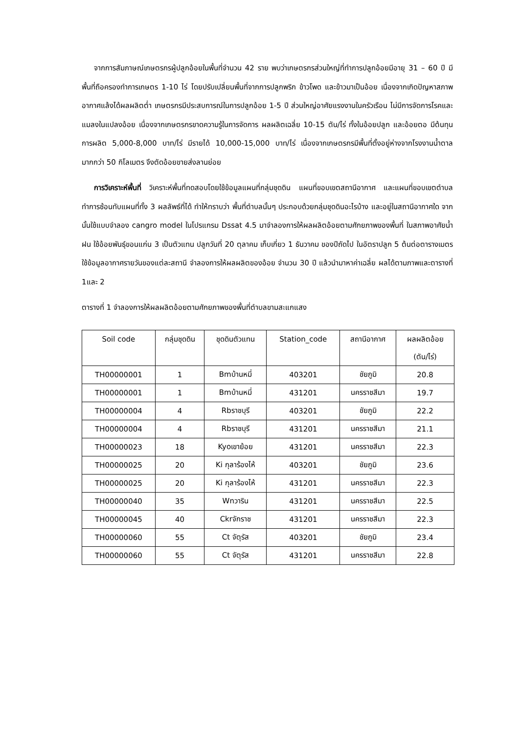จากการสัมภาษณ์เกษตรกรผู้ปลูกอ้อยในพื้นที่จำนวน 42 ราย พบว่าเกษตรกรส่วนใหญ่ที่ทำการปลูกอ้อยมีอายุ 31 – 60 ปี มีพื้นที่ถือครองทำการเกษตร 1-10 ไร่ โดยปรับเปลี่ยนพื้นที่จากการปลูกพริก ข้าวโพด และข้าวมาเป็นอ้อย เนื่องจากเกิดปัญหาสภาพอากาศแล้งได้ผลผลิตต่ำ เกษตรกรมีประสบการณ์ในการปลูกอ้อย 1-5 ปี ส่วนใหญ่อาศัยแรงงานในครัวเรือน ไม่มีการจัดการโรคและแมลงในแปลงอ้อย เนื่องจากเกษตรกรขาดความรู้ในการจัดการ ผลผลิตเฉลี่ย 10-15 ตัน/ไร่ ทั้งในอ้อยปลูก และอ้อยตอ มีต้นทุนการผลิต 5,000-8,000 บาท/ไร่ มีรายได้ 10,000-15,000 บาท/ไร่ เนื่องจากเกษตรกรมีพื้นที่ตั้งอยู่ห่างจากโรงงานน้ำตาลมากกว่า 50 กิโลเมตร จึงตัดอ้อยขายส่งลานย่อย
การวิเคราะห์พื้นที่ วิเคราะห์พื้นที่ทดสอบโดยใช้ข้อมูลแผนที่กลุ่มชุดดิน แผนที่ขอบเขตสถานีอากาศ และแผนที่ขอบเขตตำบล ทำการซ้อนทับแผนที่ทั้ง 3 ผลลัพธ์ที่ได้ ทำให้ทราบว่า พื้นที่ตำบลนั้นๆ ประกอบด้วยกลุ่มชุดดินอะไรบ้าง และอยู่ในสถานีอากาศใด จากนั้นใช้แบบจำลอง cangro model ในโปรแกรม Dssat 4.5 มาจำลองการให้ผลผลิตอ้อยตามศักยภาพของพื้นที่ ในสภาพอาศัยน้ำฝน ใช้อ้อยพันธุ์ขอนแก่น 3 เป็นตัวแทน ปลูกวันที่ 20 ตุลาคม เก็บเกี่ยว 1 ธันวาคม ของปีถัดไป ในอัตราปลูก 5 ต้นต่อตารางเมตร ใช้ข้อมูลอากาศรายวันของแต่ละสถานี จำลองการให้ผลผลิตของอ้อย จำนวน 30 ปี แล้วนำมาหาค่าเฉลี่ย ผลได้ตามภาพและตารางที่ 1และ 2
ตารางที่ 1 จำลองการให้ผลผลิตอ้อยตามศักยภาพของพื้นที่ตำบลขามสะแกแสง
| Soil code | กลุ่มชุดดิน | ชุดดินตัวแทน | Station_code | สถานีอากาศ | ผลผลิตอ้อย (ตัน/ไร่) |
| --- | --- | --- | --- | --- | --- |
| TH00000001 | 1 | Bmบ้านหมี่ | 403201 | ชัยภูมิ | 20.8 |
| TH00000001 | 1 | Bmบ้านหมี่ | 431201 | นครราชสีมา | 19.7 |
| TH00000004 | 4 | Rbราชบุรี | 403201 | ชัยภูมิ | 22.2 |
| TH00000004 | 4 | Rbราชบุรี | 431201 | นครราชสีมา | 21.1 |
| TH00000023 | 18 | Kyoเขาย้อย | 431201 | นครราชสีมา | 22.3 |
| TH00000025 | 20 | Ki กุลาร้องไห้ | 403201 | ชัยภูมิ | 23.6 |
| TH00000025 | 20 | Ki กุลาร้องไห้ | 431201 | นครราชสีมา | 22.3 |
| TH00000040 | 35 | Wnวาริน | 431201 | นครราชสีมา | 22.5 |
| TH00000045 | 40 | Ckrจักราช | 431201 | นครราชสีมา | 22.3 |
| TH00000060 | 55 | Ct จัตุรัส | 403201 | ชัยภูมิ | 23.4 |
| TH00000060 | 55 | Ct จัตุรัส | 431201 | นครราชสีมา | 22.8 |